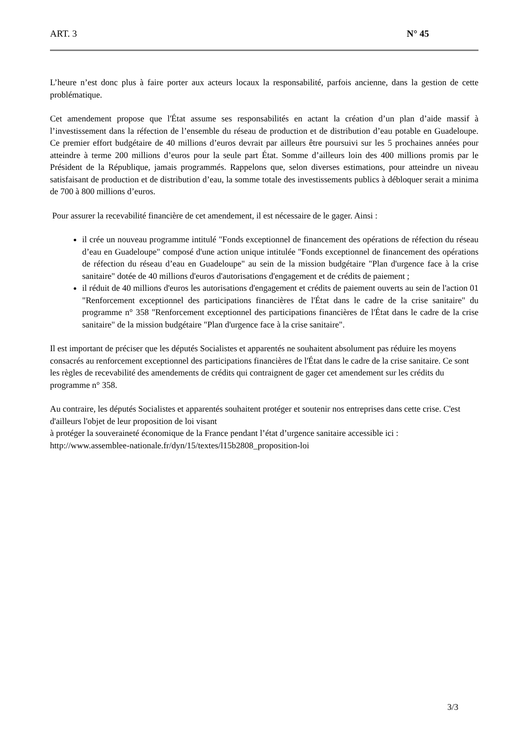ART. 3 N° 45
L’heure n’est donc plus à faire porter aux acteurs locaux la responsabilité, parfois ancienne, dans la gestion de cette problématique.
Cet amendement propose que l'État assume ses responsabilités en actant la création d’un plan d’aide massif à l’investissement dans la réfection de l’ensemble du réseau de production et de distribution d’eau potable en Guadeloupe. Ce premier effort budgétaire de 40 millions d’euros devrait par ailleurs être poursuivi sur les 5 prochaines années pour atteindre à terme 200 millions d’euros pour la seule part État. Somme d’ailleurs loin des 400 millions promis par le Président de la République, jamais programmés. Rappelons que, selon diverses estimations, pour atteindre un niveau satisfaisant de production et de distribution d’eau, la somme totale des investissements publics à débloquer serait a minima de 700 à 800 millions d’euros.
Pour assurer la recevabilité financière de cet amendement, il est nécessaire de le gager. Ainsi :
il crée un nouveau programme intitulé "Fonds exceptionnel de financement des opérations de réfection du réseau d’eau en Guadeloupe" composé d'une action unique intitulée "Fonds exceptionnel de financement des opérations de réfection du réseau d’eau en Guadeloupe" au sein de la mission budgétaire "Plan d'urgence face à la crise sanitaire" dotée de 40 millions d'euros d'autorisations d'engagement et de crédits de paiement ;
il réduit de 40 millions d'euros les autorisations d'engagement et crédits de paiement ouverts au sein de l'action 01 "Renforcement exceptionnel des participations financières de l'État dans le cadre de la crise sanitaire" du programme n° 358 "Renforcement exceptionnel des participations financières de l'État dans le cadre de la crise sanitaire" de la mission budgétaire "Plan d'urgence face à la crise sanitaire".
Il est important de préciser que les députés Socialistes et apparentés ne souhaitent absolument pas réduire les moyens consacrés au renforcement exceptionnel des participations financières de l'État dans le cadre de la crise sanitaire. Ce sont les règles de recevabilité des amendements de crédits qui contraignent de gager cet amendement sur les crédits du programme n° 358.
Au contraire, les députés Socialistes et apparentés souhaitent protéger et soutenir nos entreprises dans cette crise. C'est d'ailleurs l'objet de leur proposition de loi visant
à protéger la souveraineté économique de la France pendant l’état d’urgence sanitaire accessible ici : http://www.assemblee-nationale.fr/dyn/15/textes/l15b2808_proposition-loi
3/3